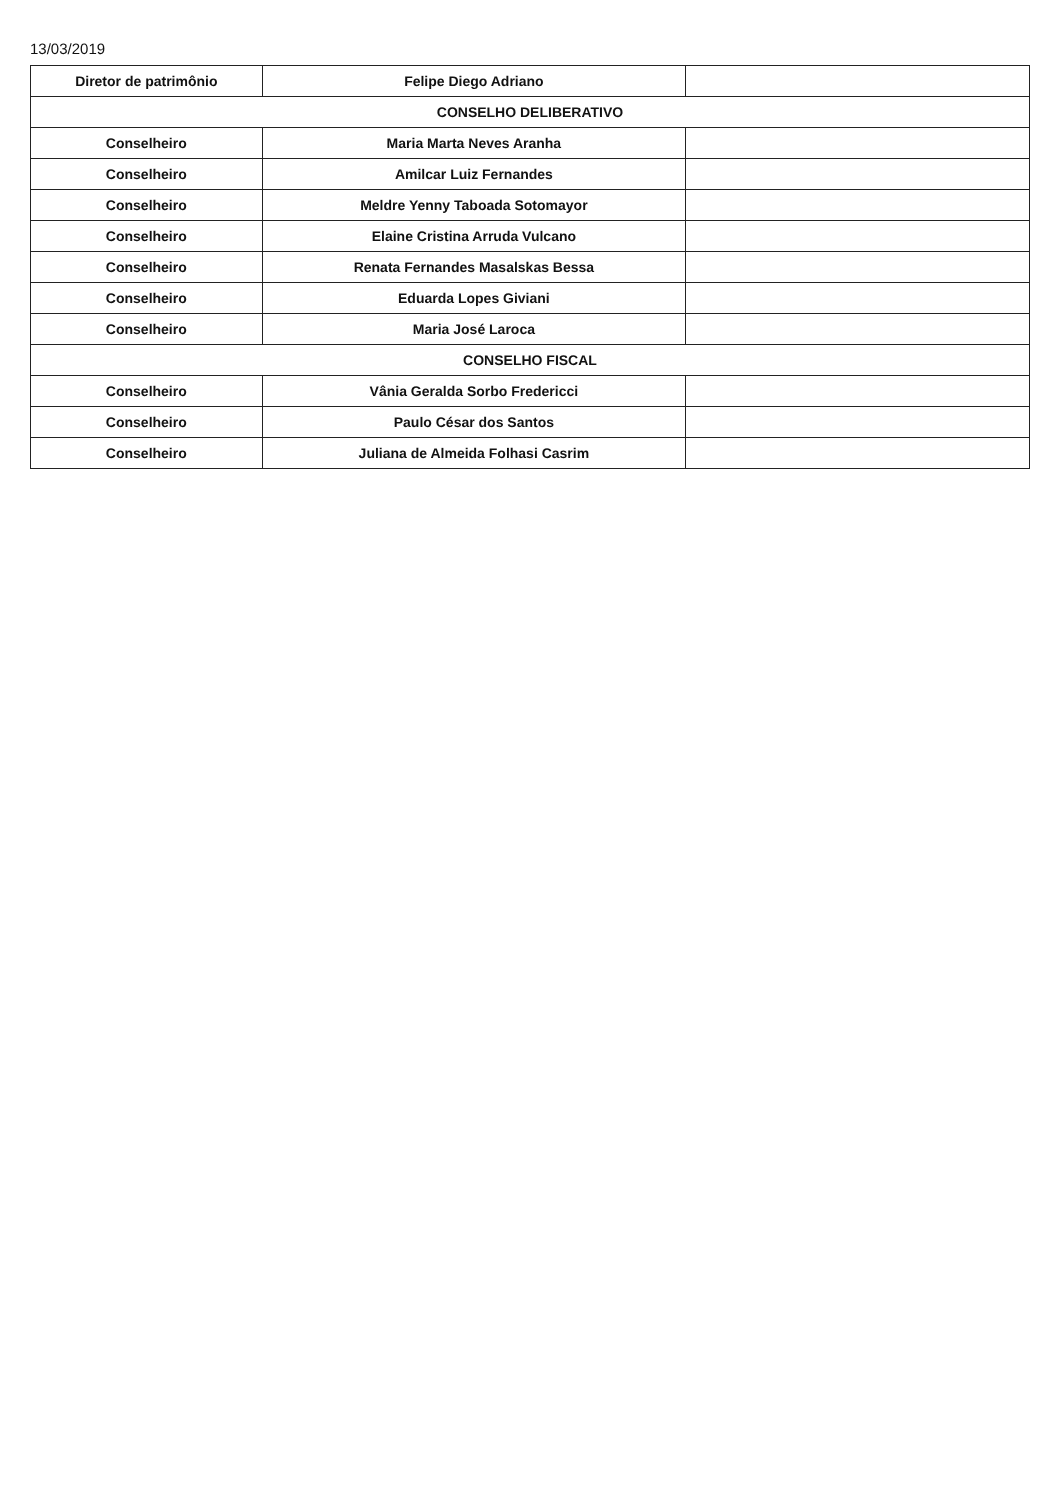13/03/2019
| Diretor de patrimônio | Felipe Diego Adriano | |
| CONSELHO DELIBERATIVO | | |
| Conselheiro | Maria Marta Neves Aranha | |
| Conselheiro | Amilcar Luiz Fernandes | |
| Conselheiro | Meldre Yenny Taboada Sotomayor | |
| Conselheiro | Elaine Cristina Arruda Vulcano | |
| Conselheiro | Renata Fernandes Masalskas Bessa | |
| Conselheiro | Eduarda Lopes Giviani | |
| Conselheiro | Maria José Laroca | |
| CONSELHO FISCAL | | |
| Conselheiro | Vânia Geralda Sorbo Fredericci | |
| Conselheiro | Paulo César dos Santos | |
| Conselheiro | Juliana de Almeida Folhasi Casrim | |